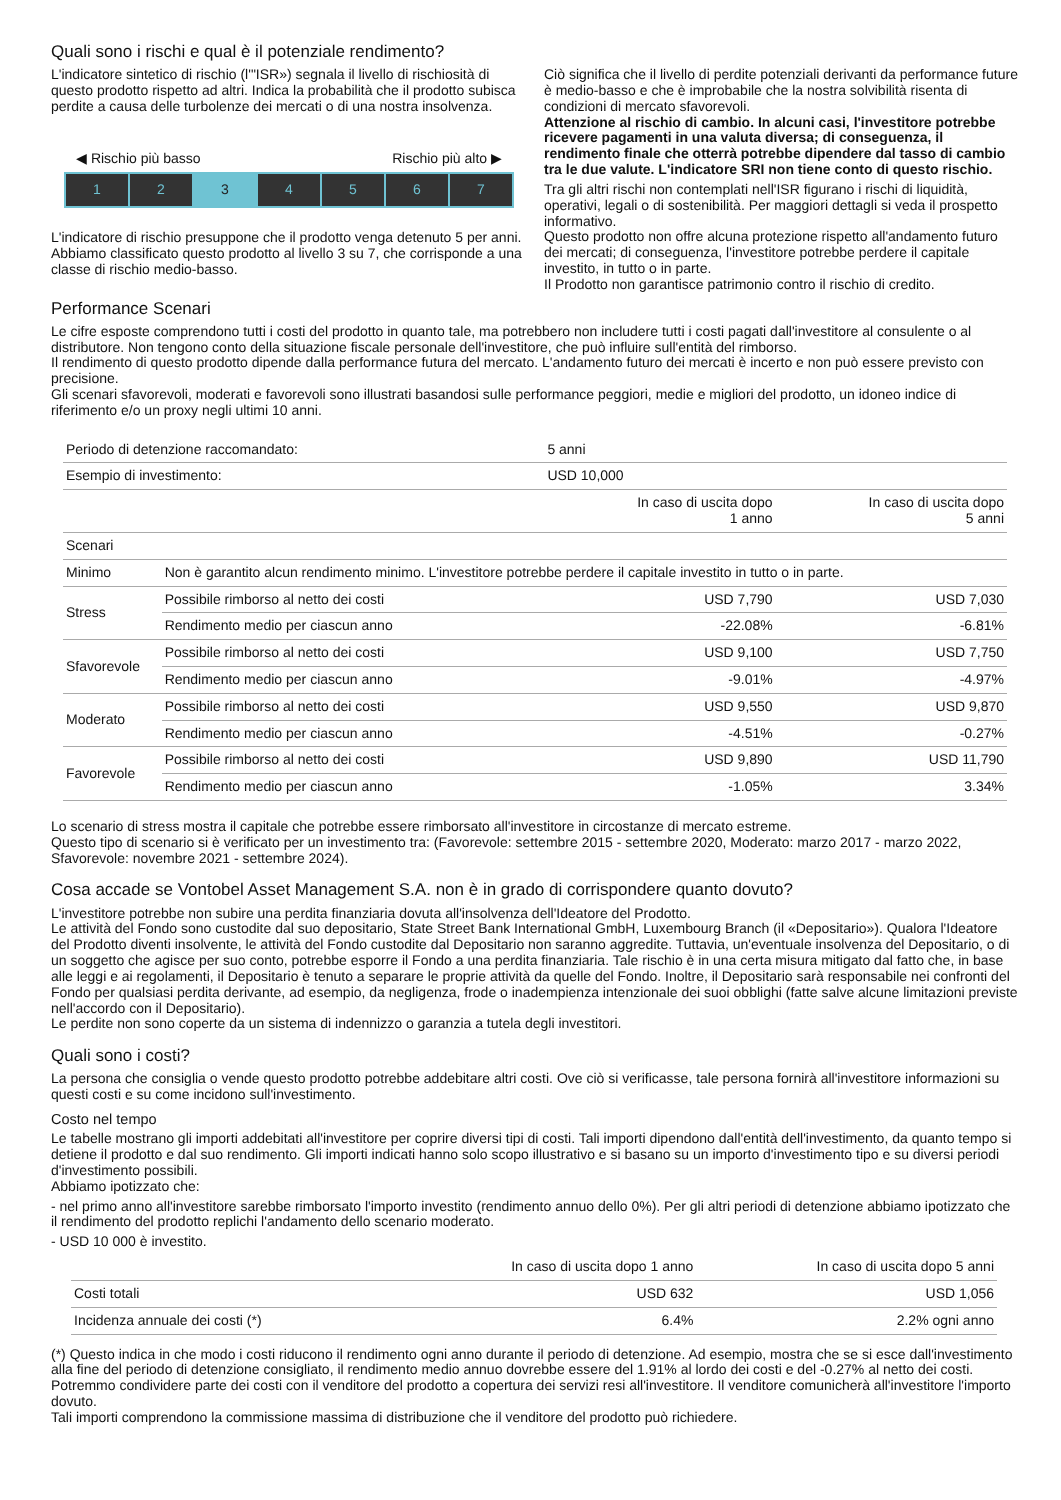Quali sono i rischi e qual è il potenziale rendimento?
L'indicatore sintetico di rischio (l'"ISR») segnala il livello di rischiosità di questo prodotto rispetto ad altri. Indica la probabilità che il prodotto subisca perdite a causa delle turbolenze dei mercati o di una nostra insolvenza.
◀ Rischio più basso Rischio più alto ▶
1 2 3 4 5 6 7
L'indicatore di rischio presuppone che il prodotto venga detenuto 5 per anni.
Abbiamo classificato questo prodotto al livello 3 su 7, che corrisponde a una classe di rischio medio-basso.
Ciò significa che il livello di perdite potenziali derivanti da performance future è medio-basso e che è improbabile che la nostra solvibilità risenta di condizioni di mercato sfavorevoli.
Attenzione al rischio di cambio. In alcuni casi, l'investitore potrebbe ricevere pagamenti in una valuta diversa; di conseguenza, il rendimento finale che otterrà potrebbe dipendere dal tasso di cambio tra le due valute. L'indicatore SRI non tiene conto di questo rischio.
Tra gli altri rischi non contemplati nell'ISR figurano i rischi di liquidità, operativi, legali o di sostenibilità. Per maggiori dettagli si veda il prospetto informativo.
Questo prodotto non offre alcuna protezione rispetto all'andamento futuro dei mercati; di conseguenza, l'investitore potrebbe perdere il capitale investito, in tutto o in parte.
Il Prodotto non garantisce patrimonio contro il rischio di credito.
Performance Scenari
Le cifre esposte comprendono tutti i costi del prodotto in quanto tale, ma potrebbero non includere tutti i costi pagati dall'investitore al consulente o al distributore. Non tengono conto della situazione fiscale personale dell'investitore, che può influire sull'entità del rimborso.
Il rendimento di questo prodotto dipende dalla performance futura del mercato. L'andamento futuro dei mercati è incerto e non può essere previsto con precisione.
Gli scenari sfavorevoli, moderati e favorevoli sono illustrati basandosi sulle performance peggiori, medie e migliori del prodotto, un idoneo indice di riferimento e/o un proxy negli ultimi 10 anni.
| Periodo di detenzione raccomandato: | | 5 anni | |
| Esempio di investimento: | | USD 10,000 | |
| | | In caso di uscita dopo 1 anno | In caso di uscita dopo 5 anni |
| Scenari | | | |
| Minimo | Non è garantito alcun rendimento minimo. L'investitore potrebbe perdere il capitale investito in tutto o in parte. | | |
| Stress | Possibile rimborso al netto dei costi | USD 7,790 | USD 7,030 |
| | Rendimento medio per ciascun anno | -22.08% | -6.81% |
| Sfavorevole | Possibile rimborso al netto dei costi | USD 9,100 | USD 7,750 |
| | Rendimento medio per ciascun anno | -9.01% | -4.97% |
| Moderato | Possibile rimborso al netto dei costi | USD 9,550 | USD 9,870 |
| | Rendimento medio per ciascun anno | -4.51% | -0.27% |
| Favorevole | Possibile rimborso al netto dei costi | USD 9,890 | USD 11,790 |
| | Rendimento medio per ciascun anno | -1.05% | 3.34% |
Lo scenario di stress mostra il capitale che potrebbe essere rimborsato all'investitore in circostanze di mercato estreme.
Questo tipo di scenario si è verificato per un investimento tra: (Favorevole: settembre 2015 - settembre 2020, Moderato: marzo 2017 - marzo 2022, Sfavorevole: novembre 2021 - settembre 2024).
Cosa accade se Vontobel Asset Management S.A. non è in grado di corrispondere quanto dovuto?
L'investitore potrebbe non subire una perdita finanziaria dovuta all'insolvenza dell'Ideatore del Prodotto.
Le attività del Fondo sono custodite dal suo depositario, State Street Bank International GmbH, Luxembourg Branch (il «Depositario»). Qualora l'Ideatore del Prodotto diventi insolvente, le attività del Fondo custodite dal Depositario non saranno aggredite. Tuttavia, un'eventuale insolvenza del Depositario, o di un soggetto che agisce per suo conto, potrebbe esporre il Fondo a una perdita finanziaria. Tale rischio è in una certa misura mitigato dal fatto che, in base alle leggi e ai regolamenti, il Depositario è tenuto a separare le proprie attività da quelle del Fondo. Inoltre, il Depositario sarà responsabile nei confronti del Fondo per qualsiasi perdita derivante, ad esempio, da negligenza, frode o inadempienza intenzionale dei suoi obblighi (fatte salve alcune limitazioni previste nell'accordo con il Depositario).
Le perdite non sono coperte da un sistema di indennizzo o garanzia a tutela degli investitori.
Quali sono i costi?
La persona che consiglia o vende questo prodotto potrebbe addebitare altri costi. Ove ciò si verificasse, tale persona fornirà all'investitore informazioni su questi costi e su come incidono sull'investimento.
Costo nel tempo
Le tabelle mostrano gli importi addebitati all'investitore per coprire diversi tipi di costi. Tali importi dipendono dall'entità dell'investimento, da quanto tempo si detiene il prodotto e dal suo rendimento. Gli importi indicati hanno solo scopo illustrativo e si basano su un importo d'investimento tipo e su diversi periodi d'investimento possibili.
Abbiamo ipotizzato che:
- nel primo anno all'investitore sarebbe rimborsato l'importo investito (rendimento annuo dello 0%). Per gli altri periodi di detenzione abbiamo ipotizzato che il rendimento del prodotto replichi l'andamento dello scenario moderato.
- USD 10 000 è investito.
| | In caso di uscita dopo 1 anno | In caso di uscita dopo 5 anni |
| --- | --- | --- |
| Costi totali | USD 632 | USD 1,056 |
| Incidenza annuale dei costi (*) | 6.4% | 2.2% ogni anno |
(*) Questo indica in che modo i costi riducono il rendimento ogni anno durante il periodo di detenzione. Ad esempio, mostra che se si esce dall'investimento alla fine del periodo di detenzione consigliato, il rendimento medio annuo dovrebbe essere del 1.91% al lordo dei costi e del -0.27% al netto dei costi.
Potremmo condividere parte dei costi con il venditore del prodotto a copertura dei servizi resi all'investitore. Il venditore comunicherà all'investitore l'importo dovuto.
Tali importi comprendono la commissione massima di distribuzione che il venditore del prodotto può richiedere.